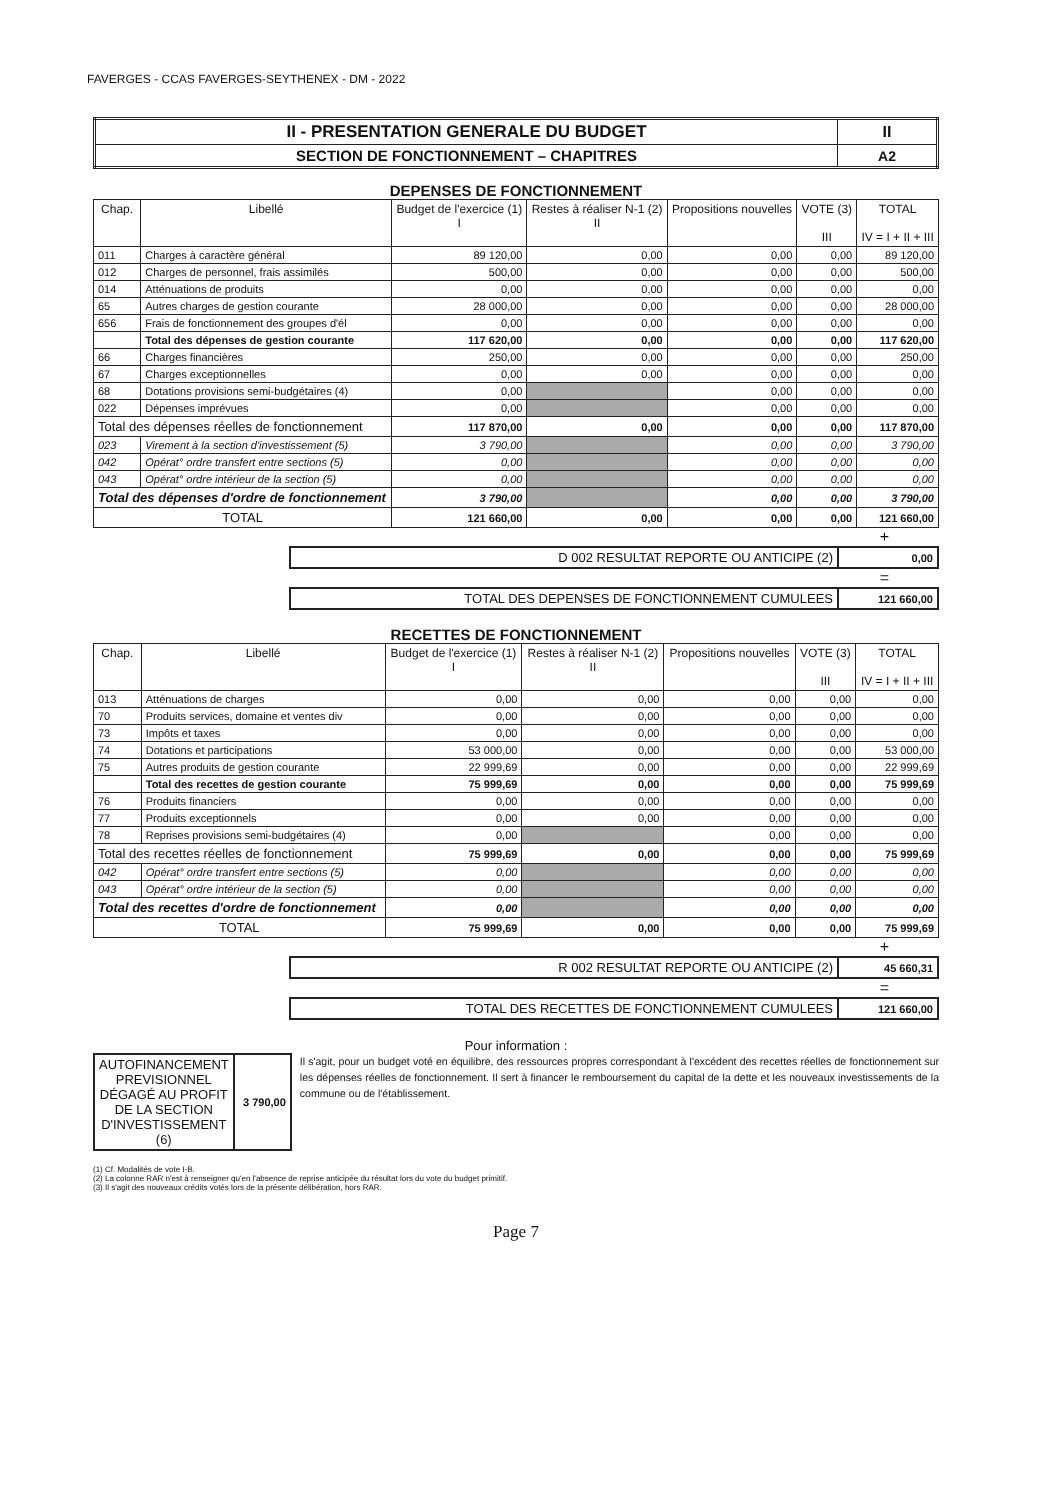FAVERGES - CCAS FAVERGES-SEYTHENEX - DM - 2022
| II - PRESENTATION GENERALE DU BUDGET | II |
| SECTION DE FONCTIONNEMENT – CHAPITRES | A2 |
DEPENSES DE FONCTIONNEMENT
| Chap. | Libellé | Budget de l'exercice (1) I | Restes à réaliser N-1 (2) II | Propositions nouvelles | VOTE (3) III | TOTAL IV = I + II + III |
| --- | --- | --- | --- | --- | --- | --- |
| 011 | Charges à caractère général | 89 120,00 | 0,00 | 0,00 | 0,00 | 89 120,00 |
| 012 | Charges de personnel, frais assimilés | 500,00 | 0,00 | 0,00 | 0,00 | 500,00 |
| 014 | Atténuations de produits | 0,00 | 0,00 | 0,00 | 0,00 | 0,00 |
| 65 | Autres charges de gestion courante | 28 000,00 | 0,00 | 0,00 | 0,00 | 28 000,00 |
| 656 | Frais de fonctionnement des groupes d'él | 0,00 | 0,00 | 0,00 | 0,00 | 0,00 |
| | Total des dépenses de gestion courante | 117 620,00 | 0,00 | 0,00 | 0,00 | 117 620,00 |
| 66 | Charges financières | 250,00 | 0,00 | 0,00 | 0,00 | 250,00 |
| 67 | Charges exceptionnelles | 0,00 | 0,00 | 0,00 | 0,00 | 0,00 |
| 68 | Dotations provisions semi-budgétaires (4) | 0,00 | | 0,00 | 0,00 | 0,00 |
| 022 | Dépenses imprévues | 0,00 | | 0,00 | 0,00 | 0,00 |
| Total des dépenses réelles de fonctionnement | | 117 870,00 | 0,00 | 0,00 | 0,00 | 117 870,00 |
| 023 | Virement à la section d'investissement (5) | 3 790,00 | | 0,00 | 0,00 | 3 790,00 |
| 042 | Opérat° ordre transfert entre sections (5) | 0,00 | | 0,00 | 0,00 | 0,00 |
| 043 | Opérat° ordre intérieur de la section (5) | 0,00 | | 0,00 | 0,00 | 0,00 |
| Total des dépenses d'ordre de fonctionnement | | 3 790,00 | | 0,00 | 0,00 | 3 790,00 |
| TOTAL | | 121 660,00 | 0,00 | 0,00 | 0,00 | 121 660,00 |
+
| D 002 RESULTAT REPORTE OU ANTICIPE (2) | 0,00 |
=
| TOTAL DES DEPENSES DE FONCTIONNEMENT CUMULEES | 121 660,00 |
RECETTES DE FONCTIONNEMENT
| Chap. | Libellé | Budget de l'exercice (1) I | Restes à réaliser N-1 (2) II | Propositions nouvelles | VOTE (3) III | TOTAL IV = I + II + III |
| --- | --- | --- | --- | --- | --- | --- |
| 013 | Atténuations de charges | 0,00 | 0,00 | 0,00 | 0,00 | 0,00 |
| 70 | Produits services, domaine et ventes div | 0,00 | 0,00 | 0,00 | 0,00 | 0,00 |
| 73 | Impôts et taxes | 0,00 | 0,00 | 0,00 | 0,00 | 0,00 |
| 74 | Dotations et participations | 53 000,00 | 0,00 | 0,00 | 0,00 | 53 000,00 |
| 75 | Autres produits de gestion courante | 22 999,69 | 0,00 | 0,00 | 0,00 | 22 999,69 |
| | Total des recettes de gestion courante | 75 999,69 | 0,00 | 0,00 | 0,00 | 75 999,69 |
| 76 | Produits financiers | 0,00 | 0,00 | 0,00 | 0,00 | 0,00 |
| 77 | Produits exceptionnels | 0,00 | 0,00 | 0,00 | 0,00 | 0,00 |
| 78 | Reprises provisions semi-budgétaires (4) | 0,00 | | 0,00 | 0,00 | 0,00 |
| Total des recettes réelles de fonctionnement | | 75 999,69 | 0,00 | 0,00 | 0,00 | 75 999,69 |
| 042 | Opérat° ordre transfert entre sections (5) | 0,00 | | 0,00 | 0,00 | 0,00 |
| 043 | Opérat° ordre intérieur de la section (5) | 0,00 | | 0,00 | 0,00 | 0,00 |
| Total des recettes d'ordre de fonctionnement | | 0,00 | | 0,00 | 0,00 | 0,00 |
| TOTAL | | 75 999,69 | 0,00 | 0,00 | 0,00 | 75 999,69 |
+
| R 002 RESULTAT REPORTE OU ANTICIPE (2) | 45 660,31 |
=
| TOTAL DES RECETTES DE FONCTIONNEMENT CUMULEES | 121 660,00 |
Pour information :
| AUTOFINANCEMENT PREVISIONNEL DÉGAGÉ AU PROFIT DE LA SECTION D'INVESTISSEMENT (6) | 3 790,00 |
Il s'agit, pour un budget voté en équilibre, des ressources propres correspondant à l'excédent des recettes réelles de fonctionnement sur les dépenses réelles de fonctionnement. Il sert à financer le remboursement du capital de la dette et les nouveaux investissements de la commune ou de l'établissement.
(1) Cf. Modalités de vote I-B.
(2) La colonne RAR n'est à renseigner qu'en l'absence de reprise anticipée du résultat lors du vote du budget primitif.
(3) Il s'agit des nouveaux crédits votés lors de la présente délibération, hors RAR.
Page 7